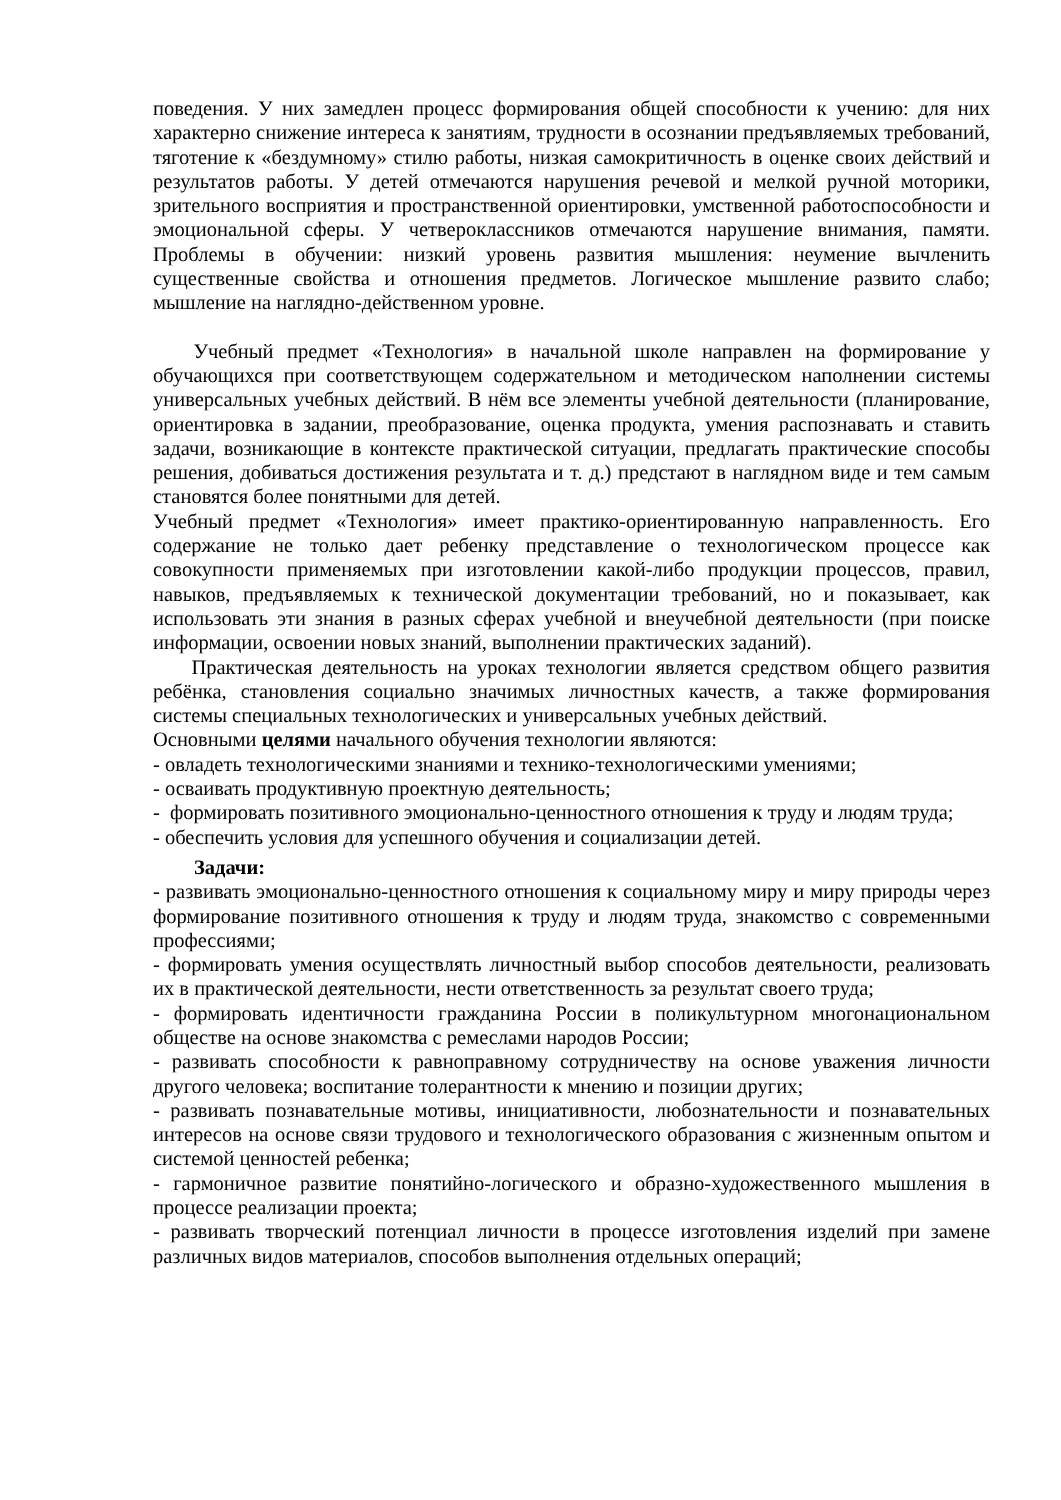поведения. У них замедлен процесс формирования общей способности к учению: для них характерно снижение интереса к занятиям, трудности в осознании предъявляемых требований, тяготение к «бездумному» стилю работы, низкая самокритичность в оценке своих действий и результатов работы. У детей отмечаются нарушения речевой и мелкой ручной моторики, зрительного восприятия и пространственной ориентировки, умственной работоспособности и эмоциональной сферы. У четвероклассников отмечаются нарушение внимания, памяти. Проблемы в обучении: низкий уровень развития мышления: неумение вычленить существенные свойства и отношения предметов. Логическое мышление развито слабо; мышление на наглядно-действенном уровне.
Учебный предмет «Технология» в начальной школе направлен на формирование у обучающихся при соответствующем содержательном и методическом наполнении системы универсальных учебных действий. В нём все элементы учебной деятельности (планирование, ориентировка в задании, преобразование, оценка продукта, умения распознавать и ставить задачи, возникающие в контексте практической ситуации, предлагать практические способы решения, добиваться достижения результата и т. д.) предстают в наглядном виде и тем самым становятся более понятными для детей.
Учебный предмет «Технология» имеет практико-ориентированную направленность. Его содержание не только дает ребенку представление о технологическом процессе как совокупности применяемых при изготовлении какой-либо продукции процессов, правил, навыков, предъявляемых к технической документации требований, но и показывает, как использовать эти знания в разных сферах учебной и внеучебной деятельности (при поиске информации, освоении новых знаний, выполнении практических заданий).
Практическая деятельность на уроках технологии является средством общего развития ребёнка, становления социально значимых личностных качеств, а также формирования системы специальных технологических и универсальных учебных действий.
Основными целями начального обучения технологии являются:
- овладеть технологическими знаниями и технико-технологическими умениями;
- осваивать продуктивную проектную деятельность;
- формировать позитивного эмоционально-ценностного отношения к труду и людям труда;
- обеспечить условия для успешного обучения и социализации детей.
Задачи:
- развивать эмоционально-ценностного отношения к социальному миру и миру природы через формирование позитивного отношения к труду и людям труда, знакомство с современными профессиями;
- формировать умения осуществлять личностный выбор способов деятельности, реализовать их в практической деятельности, нести ответственность за результат своего труда;
- формировать идентичности гражданина России в поликультурном многонациональном обществе на основе знакомства с ремеслами народов России;
- развивать способности к равноправному сотрудничеству на основе уважения личности другого человека; воспитание толерантности к мнению и позиции других;
- развивать познавательные мотивы, инициативности, любознательности и познавательных интересов на основе связи трудового и технологического образования с жизненным опытом и системой ценностей ребенка;
- гармоничное развитие понятийно-логического и образно-художественного мышления в процессе реализации проекта;
- развивать творческий потенциал личности в процессе изготовления изделий при замене различных видов материалов, способов выполнения отдельных операций;